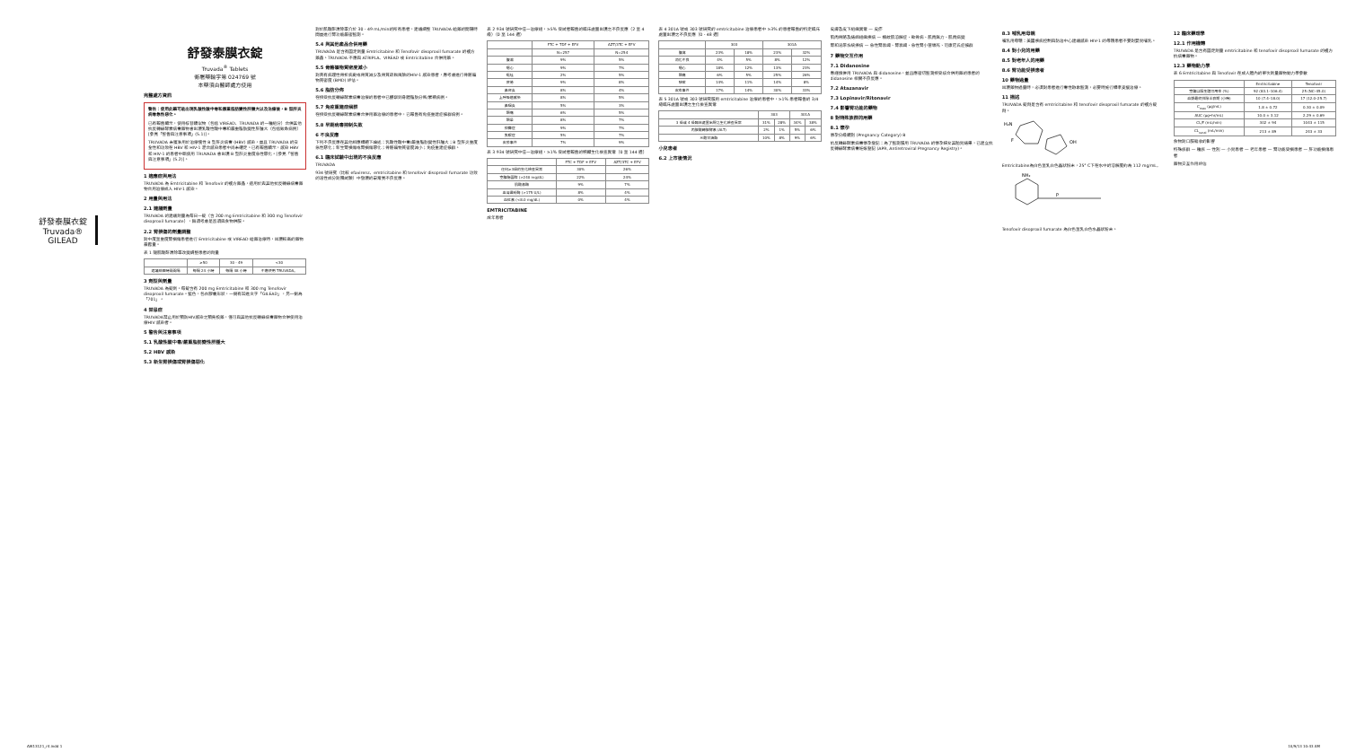舒發泰膜衣錠 Truvada® GILEAD
舒發泰膜衣錠
Truvada<sup>®</sup> Tablets
衛署藥輸字第 024769 號
本藥須由醫師處方使用
完整處方資訊
警告：使用此藥可能出現乳酸性酸中毒和嚴重脂肪變性肝腫大以及治療後，B 型肝炎病毒急性惡化。
已有報告顯示，使用核苷類似物（包括 VIREAD、TRUVADA 的一種組分）合併其他抗反轉錄酵素病毒藥物會出現乳酸性酸中毒和嚴重脂肪變性肝腫大（包括致命病例）[參見「警告與注意事項」(5.1)]。
TRUVADA 未獲准用於治療慢性 B 型肝炎病毒 (HBV) 感染，並且 TRUVADA 的安全性和功效在 HBV 和 HIV-1 混合感染患者中尚未確定。已有報告顯示，感染 HBV 和 HIV-1 的患者中斷使用 TRUVADA 會出現 B 型肝炎重度急性惡化。[參見「警告與注意事項」(5.2)]。
1 適應症與用法
TRUVADA 為 Emtricitabine 和 Tenofovir 的複方藥品，適用於與其他抗反轉錄病毒藥物合用治療成人 HIV-1 感染。
2 用量與用法
2.1 建議劑量
TRUVADA 的建議劑量為每日一錠（含 200 mg Emtricitabine 和 300 mg Tenofovir disoproxil fumarate），無須考慮是否須與食物併服。
2.2 腎損傷的劑量調整
對中度至重度腎損傷患者進行 Emtricitabine 或 VIREAD 給藥治療時，出現較高的藥物暴露量。
表 1 隨肌酸酐清除率改變調整患者的劑量
| | ≥50 | 30 - 49 | <30 |
| --- | --- | --- | --- |
| 建議給藥時間間隔 | 每隔 24 小時 | 每隔 48 小時 | 不應使用 TRUVADA。 |
3 劑型與劑量
TRUVADA 為錠劑。每錠含有 200 mg Emtricitabine 和 300 mg Tenofovir disoproxil fumarate。藍色，包衣膠囊形狀，一側有凹進文字「GILEAD」，另一側為「701」。
4 禁忌症
TRUVADA禁止用於預防HIV感染之預先投藥，僅可與其他抗反轉錄病毒藥物合併使用治療HIV 感染者。
5 警告與注意事項
5.1 乳酸性酸中毒/嚴重脂肪變性肝腫大
5.2 HBV 感染
5.3 新生腎損傷或腎損傷惡化
對於肌酸酐清除率介於 30 - 49 mL/min的所有患者，建議調整 TRUVADA 給藥的間隔時間並進行腎功能嚴密監測。
5.4 與其他產品合併用藥
TRUVADA 是含有固定劑量 Emtricitabine 和 Tenofovir disoproxil fumarate 的複方藥品。TRUVADA 不應與 ATRIPLA、VIREAD 或 Emtricitabine 合併用藥。
5.5 骨骼礦物質密度減小
對具有病理性骨折病史或骨質減少及骨質疏鬆風險的HIV-1 感染患者，應考慮進行骨骼礦物質密度 (BMD) 評估。
5.6 脂肪分佈
在接受抗反轉錄酵素病毒治療的患者中已觀察到身體脂肪分佈/累積病例。
5.7 免疫重建症候群
在接受抗反轉錄酵素病毒合併用藥治療的患者中，已報告有免疫重建症候群病例。
5.8 早期病毒控制失敗
6 不良反應
下列不良反應在其他相應標題下論述：乳酸性酸中毒/嚴重脂肪變性肝腫大；B 型肝炎重度急性惡化；新生腎損傷或腎損傷惡化；骨骼礦物質密度減小；免疫重建症候群。
6.1 臨床試驗中出現的不良反應
TRUVADA
934 號研究（比較 efavirenz、emtricitabine 和 tenofovir disoproxil fumarate 功效的活性成分對照試驗）中發現的最常見不良反應。
表 2 934 號研究中任一治療組，≥5% 受試者報告的臨床處置出現之不良反應（2 至 4 級）（0 至 144 週）
| | FTC + TDF + EFV | AZT/3TC + EFV |
| --- | --- | --- |
| | N=257 | N=254 |
| 腹瀉 | 9% | 5% |
| 噁心 | 9% | 7% |
| 嘔吐 | 2% | 5% |
| 疲倦 | 9% | 8% |
| 鼻竇炎 | 8% | 4% |
| 上呼吸道感染 | 8% | 5% |
| 鼻咽炎 | 5% | 3% |
| 頭痛 | 6% | 5% |
| 頭暈 | 8% | 7% |
| 抑鬱症 | 9% | 7% |
| 失眠症 | 5% | 7% |
| 皮疹事件 | 7% | 9% |
表 3 934 號研究中任一治療組，≥1% 受試者報告的明顯生化檢查異常（0 至 144 週）
| | FTC + TDF + EFV | AZT/3TC + EFV |
| --- | --- | --- |
| 任何≥3級的生化檢查異常 | 30% | 26% |
| 空腹膽固醇 (>240 mg/dL) | 22% | 24% |
| 肌酸激酶 | 9% | 7% |
| 血清澱粉酶 (>175 U/L) | 8% | 4% |
| 血紅素 (<8.0 mg/dL) | 0% | 4% |
EMTRICITABINE
成年患者
表 4 301A 號或 303 號研究的 emtricitabine 治療患者中 ≥3% 的患者報告的特定臨床處置出現之不良反應（0 - 48 週）
| | 303 | | 301A | |
| --- | --- | --- | --- | --- |
| 腹瀉 | 23% | 18% | 23% | 32% |
| 消化不良 | 4% | 5% | 8% | 12% |
| 噁心 | 18% | 12% | 13% | 23% |
| 頭痛 | 6% | 5% | 25% | 26% |
| 咳嗽 | 14% | 11% | 14% | 8% |
| 皮疹事件 | 17% | 14% | 30% | 33% |
表 5 301A 號或 303 號研究服用 emtricitabine 治療的患者中，≥1% 患者報告的 3/4 級臨床處置出現之生化檢查異常
| | 303 | | 301A | |
| --- | --- | --- | --- | --- |
| 3 級或 4 級臨床處置出現之生化檢查異常 | 31% | 28% | 34% | 38% |
| 丙胺酸轉胺酵素 (ALT) | 2% | 1% | 5% | 6% |
| 三酸甘油酯 | 10% | 8% | 9% | 6% |
小兒患者
6.2 上市後情況
皮膚及皮下組織異常 — 皮疹
肌肉骨骼及結締組織疾病 — 橫紋肌溶解症、軟骨病、肌肉無力、肌肉病變
腎和泌尿系統疾病 — 急性腎衰竭、腎衰竭、急性腎小管壞死、范康尼氏症候群
7 藥物交互作用
7.1 Didanosine
應謹慎併用 TRUVADA 與 didanosine，並且應密切監測接受該合併用藥的患者的 didanosine 相關不良反應。
7.2 Atazanavir
7.3 Lopinavir/Ritonavir
7.4 影響腎功能的藥物
8 對特殊族群的用藥
8.1 懷孕
懷孕分級類別 (Pregnancy Category) B
抗反轉錄酵素病毒懷孕登記：為了監測服用 TRUVADA 的懷孕婦女其胎兒結果，已建立抗反轉錄酵素病毒妊娠登記 (APR, Antiretroviral Pregnancy Registry)。
8.3 哺乳用母親
哺乳用母親：美國疾病控制與防治中心建議感染 HIV-1 的母親患者不要對嬰兒哺乳。
8.4 對小兒的用藥
8.5 對老年人的用藥
8.6 腎功能受損患者
10 藥物過量
出現藥物過量時，必須對患者進行毒性跡象監測，必要時施行標準支援治療。
11 描述
TRUVADA 錠劑是含有 emtricitabine 和 tenofovir disoproxil fumarate 的複方錠劑。
H₂N
OH
F
Emtricitabine為白色至乳白色晶狀粉末，25° C下在水中的溶解度約為 112 mg/mL。
NH₂
P
Tenofovir disoproxil fumarate 為白色至乳白色水晶狀粉末。
12 臨床藥理學
12.1 作用機轉
TRUVADA 是含有固定劑量 emtricitabine 和 tenofovir disoproxil fumarate 的複方抗病毒藥物。
12.3 藥物動力學
表 6 Emtricitabine 與 Tenofovir 在成人體內的單次劑量藥物動力學參數
| | Emtricitabine | Tenofovir |
| --- | --- | --- |
| 空腹口服生體可用率 (%) | 92 (83.1–106.4) | 25 (NC–45.0) |
| 血漿最終排除半衰期 (小時) | 10 (7.4–18.0) | 17 (12.0–25.7) |
| C<sub>max</sub> (μg/mL) | 1.8 ± 0.72 | 0.30 ± 0.09 |
| AUC (μg•hr/mL) | 10.0 ± 3.12 | 2.29 ± 0.69 |
| CL/F (mL/min) | 302 ± 94 | 1043 ± 115 |
| CL<sub>renal</sub> (mL/min) | 213 ± 89 | 243 ± 33 |
食物對口服吸收的影響
特殊族群 — 種族 — 性別 — 小兒患者 — 老年患者 — 腎功能受損患者 — 肝功能損傷患者
藥物交互作用評估
AW13121_r4.indd 1 10/9/13 10:43 AM